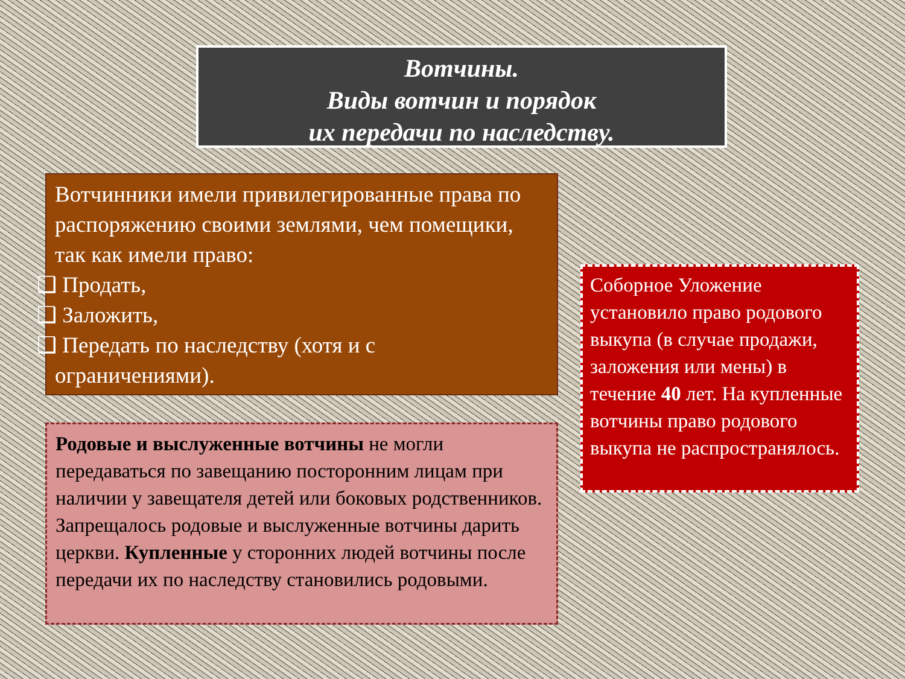Вотчины.
Виды вотчин и порядок
их передачи по наследству.
Вотчинники имели привилегированные права по распоряжению своими землями, чем помещики, так как имели право:
❑ Продать,
❑ Заложить,
❑ Передать по наследству (хотя и с
ограничениями).
Родовые и выслуженные вотчины не могли передаваться по завещанию посторонним лицам при наличии у завещателя детей или боковых родственников. Запрещалось родовые и выслуженные вотчины дарить церкви. Купленные у сторонних людей вотчины после передачи их по наследству становились родовыми.
Соборное Уложение установило право родового выкупа (в случае продажи, заложения или мены) в течение 40 лет. На купленные вотчины право родового выкупа не распространялось.